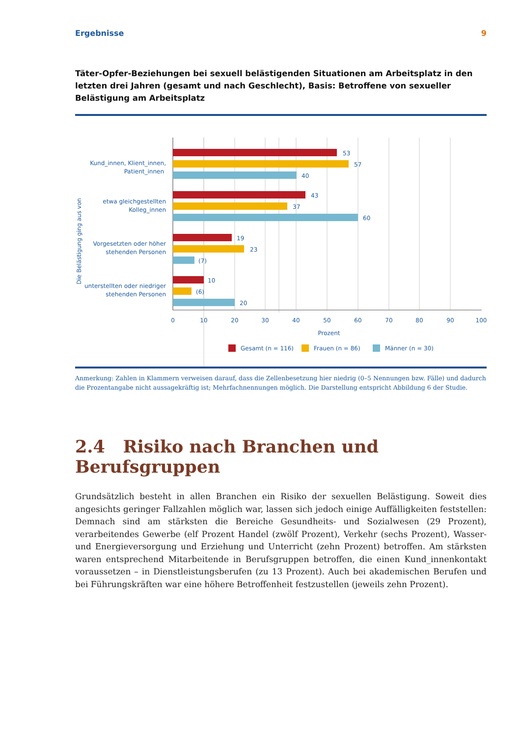Ergebnisse 9
Täter-Opfer-Beziehungen bei sexuell belästigenden Situationen am Arbeitsplatz in den letzten drei Jahren (gesamt und nach Geschlecht), Basis: Betroffene von sexueller Belästigung am Arbeitsplatz
53
57
40
43
37
60
19
23
(7)
10
(6)
20
Kund_innen, Klient_innen,
Patient_innen
etwa gleichgestellten
Kolleg_innen
Vorgesetzten oder höher
stehenden Personen
unterstellten oder niedriger
stehenden Personen
Die Belästigung ging aus von
0
10
20
30
40
50
60
70
80
90
100
Prozent
Gesamt (n = 116)
Frauen (n = 86)
Männer (n = 30)
Anmerkung: Zahlen in Klammern verweisen darauf, dass die Zellenbesetzung hier niedrig (0–5 Nennungen bzw. Fälle) und dadurch die Prozentangabe nicht aussagekräftig ist; Mehrfachnennungen möglich. Die Darstellung entspricht Abbildung 6 der Studie.
2.4 Risiko nach Branchen und Berufsgruppen
Grundsätzlich besteht in allen Branchen ein Risiko der sexuellen Belästigung. Soweit dies angesichts geringer Fallzahlen möglich war, lassen sich jedoch einige Auffälligkeiten feststellen: Demnach sind am stärksten die Bereiche Gesundheits- und Sozialwesen (29 Prozent), verarbeitendes Gewerbe (elf Prozent Handel (zwölf Prozent), Verkehr (sechs Prozent), Wasser- und Energieversorgung und Erziehung und Unterricht (zehn Prozent) betroffen. Am stärksten waren entsprechend Mitarbeitende in Berufsgruppen betroffen, die einen Kund_innenkontakt voraussetzen – in Dienstleistungsberufen (zu 13 Prozent). Auch bei akademischen Berufen und bei Führungskräften war eine höhere Betroffenheit festzustellen (jeweils zehn Prozent).